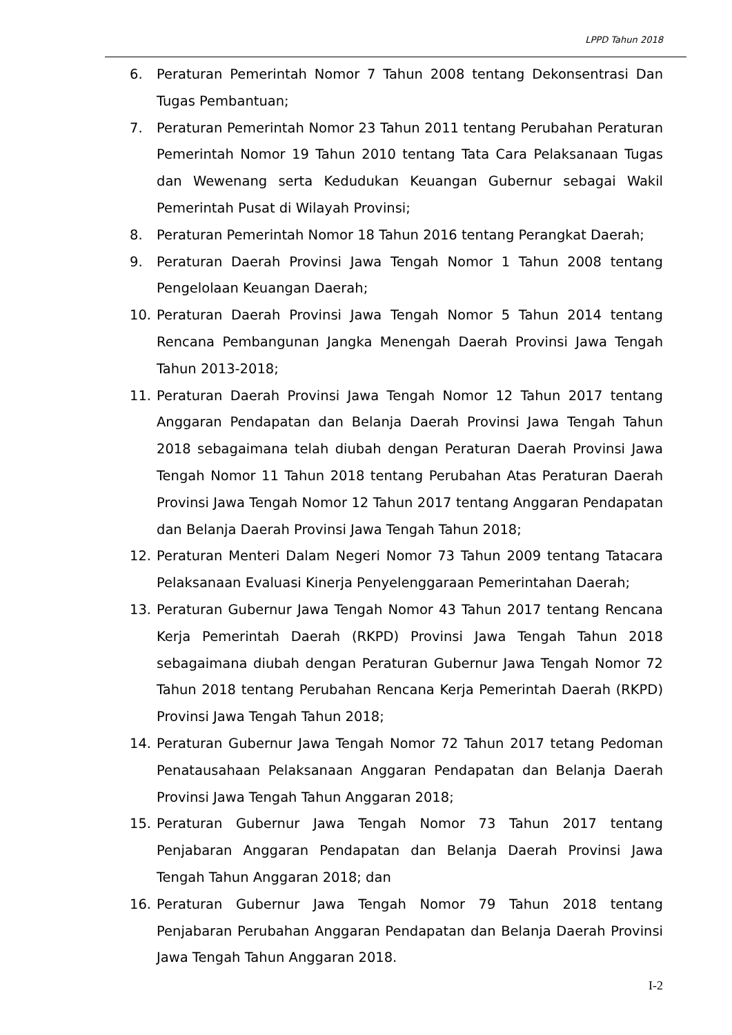LPPD Tahun 2018
6. Peraturan Pemerintah Nomor 7 Tahun 2008 tentang Dekonsentrasi Dan Tugas Pembantuan;
7. Peraturan Pemerintah Nomor 23 Tahun 2011 tentang Perubahan Peraturan Pemerintah Nomor 19 Tahun 2010 tentang Tata Cara Pelaksanaan Tugas dan Wewenang serta Kedudukan Keuangan Gubernur sebagai Wakil Pemerintah Pusat di Wilayah Provinsi;
8. Peraturan Pemerintah Nomor 18 Tahun 2016 tentang Perangkat Daerah;
9. Peraturan Daerah Provinsi Jawa Tengah Nomor 1 Tahun 2008 tentang Pengelolaan Keuangan Daerah;
10. Peraturan Daerah Provinsi Jawa Tengah Nomor 5 Tahun 2014 tentang Rencana Pembangunan Jangka Menengah Daerah Provinsi Jawa Tengah Tahun 2013-2018;
11. Peraturan Daerah Provinsi Jawa Tengah Nomor 12 Tahun 2017 tentang Anggaran Pendapatan dan Belanja Daerah Provinsi Jawa Tengah Tahun 2018 sebagaimana telah diubah dengan Peraturan Daerah Provinsi Jawa Tengah Nomor 11 Tahun 2018 tentang Perubahan Atas Peraturan Daerah Provinsi Jawa Tengah Nomor 12 Tahun 2017 tentang Anggaran Pendapatan dan Belanja Daerah Provinsi Jawa Tengah Tahun 2018;
12. Peraturan Menteri Dalam Negeri Nomor 73 Tahun 2009 tentang Tatacara Pelaksanaan Evaluasi Kinerja Penyelenggaraan Pemerintahan Daerah;
13. Peraturan Gubernur Jawa Tengah Nomor 43 Tahun 2017 tentang Rencana Kerja Pemerintah Daerah (RKPD) Provinsi Jawa Tengah Tahun 2018 sebagaimana diubah dengan Peraturan Gubernur Jawa Tengah Nomor 72 Tahun 2018 tentang Perubahan Rencana Kerja Pemerintah Daerah (RKPD) Provinsi Jawa Tengah Tahun 2018;
14. Peraturan Gubernur Jawa Tengah Nomor 72 Tahun 2017 tetang Pedoman Penatausahaan Pelaksanaan Anggaran Pendapatan dan Belanja Daerah Provinsi Jawa Tengah Tahun Anggaran 2018;
15. Peraturan Gubernur Jawa Tengah Nomor 73 Tahun 2017 tentang Penjabaran Anggaran Pendapatan dan Belanja Daerah Provinsi Jawa Tengah Tahun Anggaran 2018; dan
16. Peraturan Gubernur Jawa Tengah Nomor 79 Tahun 2018 tentang Penjabaran Perubahan Anggaran Pendapatan dan Belanja Daerah Provinsi Jawa Tengah Tahun Anggaran 2018.
I-2